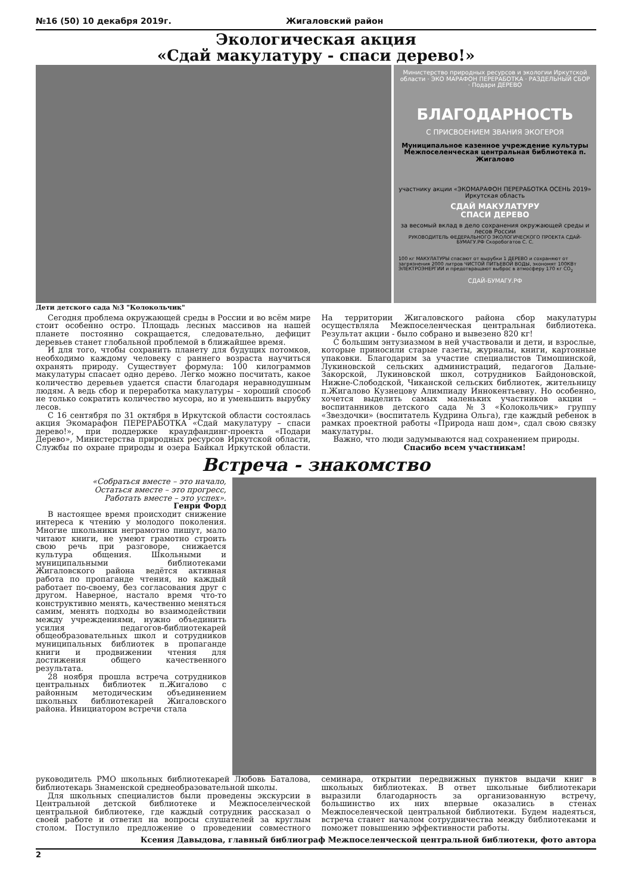№16 (50) 10 декабря 2019г. Жигаловский район
Экологическая акция
«Сдай макулатуру - спаси дерево!»
Министерство природных ресурсов и экологии Иркутской области · ЭКО МАРАФОН ПЕРЕРАБОТКА · РАЗДЕЛЬНЫЙ СБОР · Подари ДЕРЕВО
БЛАГОДАРНОСТЬ
С ПРИСВОЕНИЕМ ЗВАНИЯ ЭКОГЕРОЯ
Муниципальное казенное учреждение культуры Межпоселенческая центральная библиотека п. Жигалово
участнику акции «ЭКОМАРАФОН ПЕРЕРАБОТКА ОСЕНЬ 2019» Иркутская область
СДАЙ МАКУЛАТУРУ
СПАСИ ДЕРЕВО
за весомый вклад в дело сохранения окружающей среды и лесов России
РУКОВОДИТЕЛЬ ФЕДЕРАЛЬНОГО ЭКОЛОГИЧЕСКОГО ПРОЕКТА СДАЙ-БУМАГУ.РФ Скоробогатов С. С.
100 кг МАКУЛАТУРЫ спасают от вырубки 1 ДЕРЕВО и сохраняют от загрязнения 2000 литров ЧИСТОЙ ПИТЬЕВОЙ ВОДЫ, экономят 100КВт ЭЛЕКТРОЭНЕРГИИ и предотвращают выброс в атмосферу 170 кг CO<sub>2</sub>
СДАЙ-БУМАГУ.РФ
Дети детского сада №3 "Колокольчик"
Сегодня проблема окружающей среды в России и во всём мире стоит особенно остро. Площадь лесных массивов на нашей планете постоянно сокращается, следовательно, дефицит деревьев станет глобальной проблемой в ближайшее время.
И для того, чтобы сохранить планету для будущих потомков, необходимо каждому человеку с раннего возраста научиться охранять природу. Существует формула: 100 килограммов макулатуры спасает одно дерево. Легко можно посчитать, какое количество деревьев удается спасти благодаря неравнодушным людям. А ведь сбор и переработка макулатуры – хороший способ не только сократить количество мусора, но и уменьшить вырубку лесов.
С 16 сентября по 31 октября в Иркутской области состоялась акция Экомарафон ПЕРЕРАБОТКА «Сдай макулатуру – спаси дерево!», при поддержке краудфандинг-проекта «Подари Дерево», Министерства природных ресурсов Иркутской области, Службы по охране природы и озера Байкал Иркутской области. На территории Жигаловского района сбор макулатуры осуществляла Межпоселенческая центральная библиотека. Результат акции - было собрано и вывезено 820 кг!
С большим энтузиазмом в ней участвовали и дети, и взрослые, которые приносили старые газеты, журналы, книги, картонные упаковки. Благодарим за участие специалистов Тимошинской, Лукиновской сельских администраций, педагогов Дальне-Закорской, Лукиновской школ, сотрудников Байдоновской, Нижне-Слободской, Чиканской сельских библиотек, жительницу п.Жигалово Кузнецову Алимпиаду Иннокентьевну. Но особенно, хочется выделить самых маленьких участников акции – воспитанников детского сада №3 «Колокольчик» группу «Звездочки» (воспитатель Кудрина Ольга), где каждый ребенок в рамках проектной работы «Природа наш дом», сдал свою связку макулатуры.
Важно, что люди задумываются над сохранением природы.
Спасибо всем участникам!
Встреча - знакомство
«Собраться вместе – это начало,
Остаться вместе – это прогресс,
Работать вместе – это успех».
Генри Форд
В настоящее время происходит снижение интереса к чтению у молодого поколения. Многие школьники неграмотно пишут, мало читают книги, не умеют грамотно строить свою речь при разговоре, снижается культура общения. Школьными и муниципальными библиотеками Жигаловского района ведётся активная работа по пропаганде чтения, но каждый работает по-своему, без согласования друг с другом. Наверное, настало время что-то конструктивно менять, качественно меняться самим, менять подходы во взаимодействии между учреждениями, нужно объединить усилия педагогов-библиотекарей общеобразовательных школ и сотрудников муниципальных библиотек в пропаганде книги и продвижении чтения для достижения общего качественного результата.
28 ноября прошла встреча сотрудников центральных библиотек п.Жигалово с районным методическим объединением школьных библиотекарей Жигаловского района. Инициатором встречи стала
руководитель РМО школьных библиотекарей Любовь Баталова, библиотекарь Знаменской среднеобразовательной школы.
Для школьных специалистов были проведены экскурсии в Центральной детской библиотеке и Межпоселенческой центральной библиотеке, где каждый сотрудник рассказал о своей работе и ответил на вопросы слушателей за круглым столом. Поступило предложение о проведении совместного семинара, открытии передвижных пунктов выдачи книг в школьных библиотеках. В ответ школьные библиотекари выразили благодарность за организованную встречу, большинство их них впервые оказались в стенах Межпоселенческой центральной библиотеки. Будем надеяться, встреча станет началом сотрудничества между библиотеками и поможет повышению эффективности работы.
Ксения Давыдова, главный библиограф Межпоселенческой центральной библиотеки, фото автора
2